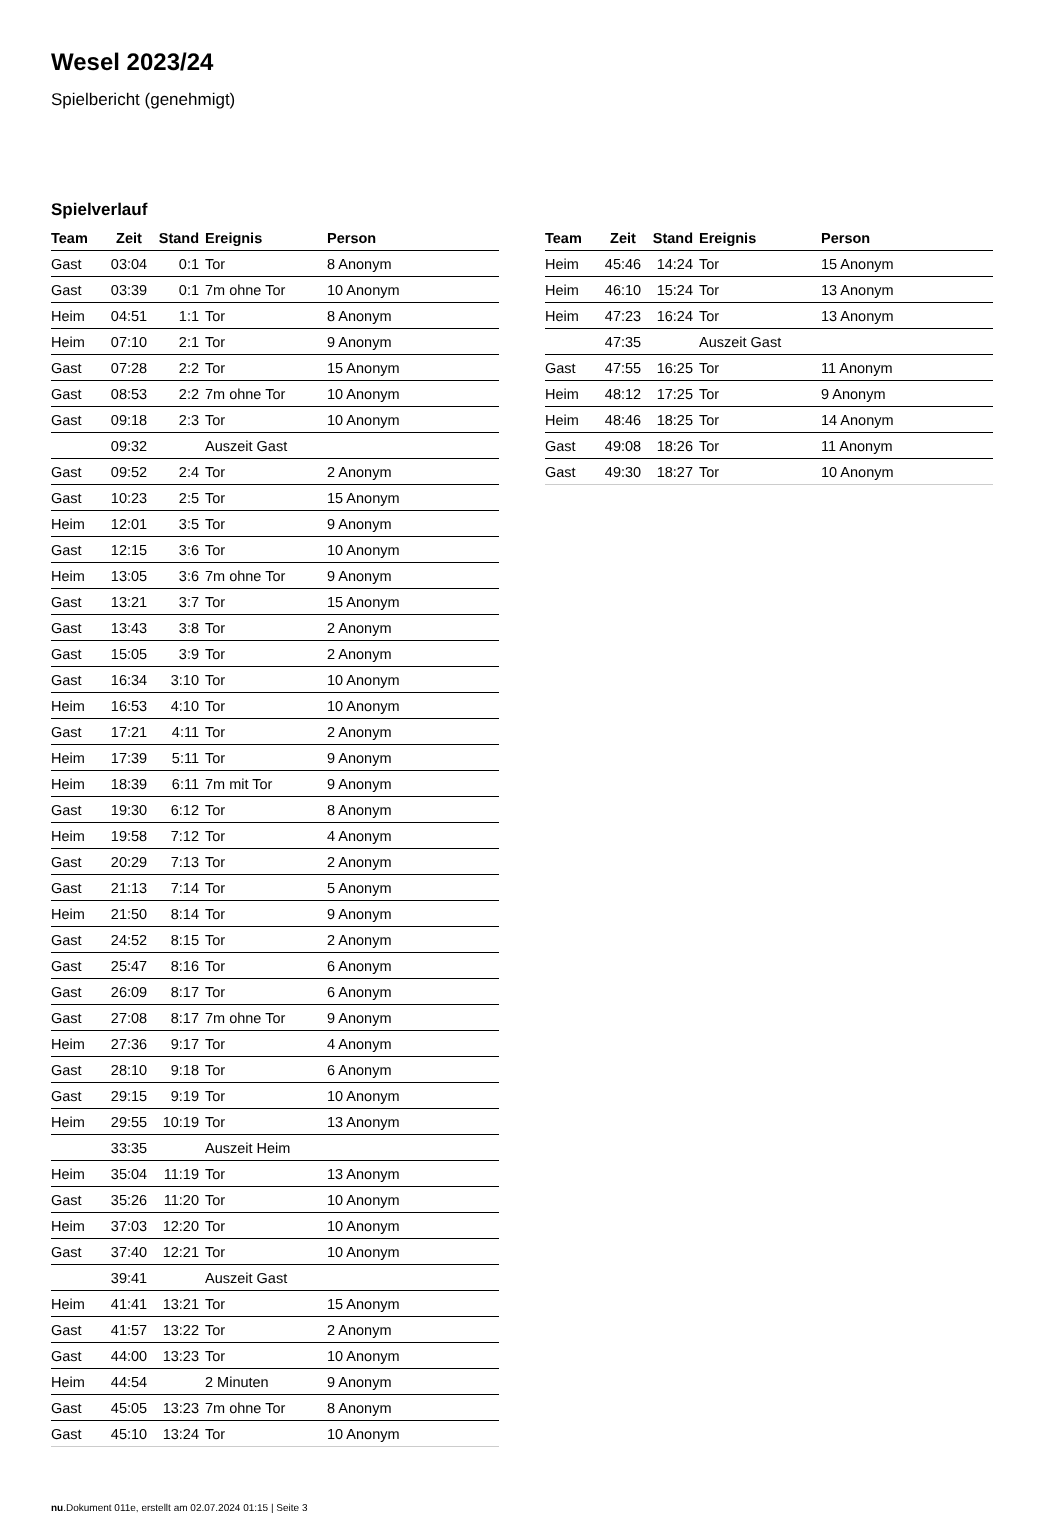Wesel 2023/24
Spielbericht (genehmigt)
Spielverlauf
| Team | Zeit | Stand | Ereignis | Person |
| --- | --- | --- | --- | --- |
| Gast | 03:04 | 0:1 | Tor | 8 Anonym |
| Gast | 03:39 | 0:1 | 7m ohne Tor | 10 Anonym |
| Heim | 04:51 | 1:1 | Tor | 8 Anonym |
| Heim | 07:10 | 2:1 | Tor | 9 Anonym |
| Gast | 07:28 | 2:2 | Tor | 15 Anonym |
| Gast | 08:53 | 2:2 | 7m ohne Tor | 10 Anonym |
| Gast | 09:18 | 2:3 | Tor | 10 Anonym |
| | 09:32 | | Auszeit Gast | |
| Gast | 09:52 | 2:4 | Tor | 2 Anonym |
| Gast | 10:23 | 2:5 | Tor | 15 Anonym |
| Heim | 12:01 | 3:5 | Tor | 9 Anonym |
| Gast | 12:15 | 3:6 | Tor | 10 Anonym |
| Heim | 13:05 | 3:6 | 7m ohne Tor | 9 Anonym |
| Gast | 13:21 | 3:7 | Tor | 15 Anonym |
| Gast | 13:43 | 3:8 | Tor | 2 Anonym |
| Gast | 15:05 | 3:9 | Tor | 2 Anonym |
| Gast | 16:34 | 3:10 | Tor | 10 Anonym |
| Heim | 16:53 | 4:10 | Tor | 10 Anonym |
| Gast | 17:21 | 4:11 | Tor | 2 Anonym |
| Heim | 17:39 | 5:11 | Tor | 9 Anonym |
| Heim | 18:39 | 6:11 | 7m mit Tor | 9 Anonym |
| Gast | 19:30 | 6:12 | Tor | 8 Anonym |
| Heim | 19:58 | 7:12 | Tor | 4 Anonym |
| Gast | 20:29 | 7:13 | Tor | 2 Anonym |
| Gast | 21:13 | 7:14 | Tor | 5 Anonym |
| Heim | 21:50 | 8:14 | Tor | 9 Anonym |
| Gast | 24:52 | 8:15 | Tor | 2 Anonym |
| Gast | 25:47 | 8:16 | Tor | 6 Anonym |
| Gast | 26:09 | 8:17 | Tor | 6 Anonym |
| Gast | 27:08 | 8:17 | 7m ohne Tor | 9 Anonym |
| Heim | 27:36 | 9:17 | Tor | 4 Anonym |
| Gast | 28:10 | 9:18 | Tor | 6 Anonym |
| Gast | 29:15 | 9:19 | Tor | 10 Anonym |
| Heim | 29:55 | 10:19 | Tor | 13 Anonym |
| | 33:35 | | Auszeit Heim | |
| Heim | 35:04 | 11:19 | Tor | 13 Anonym |
| Gast | 35:26 | 11:20 | Tor | 10 Anonym |
| Heim | 37:03 | 12:20 | Tor | 10 Anonym |
| Gast | 37:40 | 12:21 | Tor | 10 Anonym |
| | 39:41 | | Auszeit Gast | |
| Heim | 41:41 | 13:21 | Tor | 15 Anonym |
| Gast | 41:57 | 13:22 | Tor | 2 Anonym |
| Gast | 44:00 | 13:23 | Tor | 10 Anonym |
| Heim | 44:54 | | 2 Minuten | 9 Anonym |
| Gast | 45:05 | 13:23 | 7m ohne Tor | 8 Anonym |
| Gast | 45:10 | 13:24 | Tor | 10 Anonym |
| Team | Zeit | Stand | Ereignis | Person |
| --- | --- | --- | --- | --- |
| Heim | 45:46 | 14:24 | Tor | 15 Anonym |
| Heim | 46:10 | 15:24 | Tor | 13 Anonym |
| Heim | 47:23 | 16:24 | Tor | 13 Anonym |
| | 47:35 | | Auszeit Gast | |
| Gast | 47:55 | 16:25 | Tor | 11 Anonym |
| Heim | 48:12 | 17:25 | Tor | 9 Anonym |
| Heim | 48:46 | 18:25 | Tor | 14 Anonym |
| Gast | 49:08 | 18:26 | Tor | 11 Anonym |
| Gast | 49:30 | 18:27 | Tor | 10 Anonym |
nu.Dokument 011e, erstellt am 02.07.2024 01:15 | Seite 3